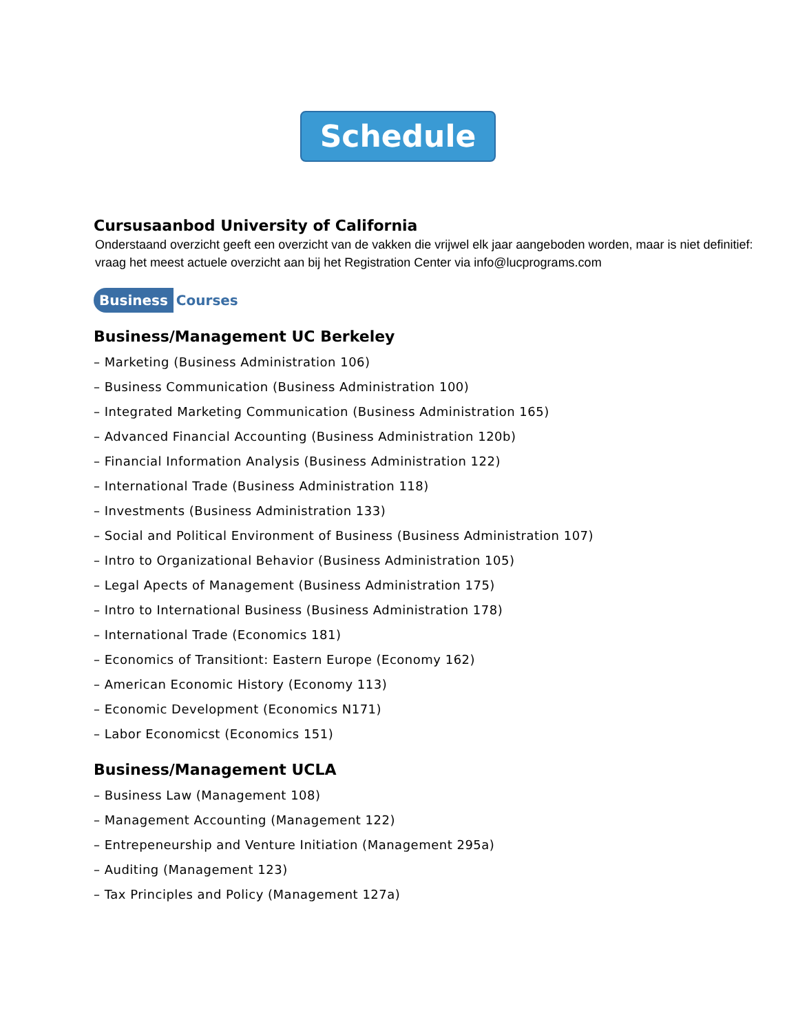Schedule
Cursusaanbod University of California
Onderstaand overzicht geeft een overzicht van de vakken die vrijwel elk jaar aangeboden worden, maar is niet definitief:
vraag het meest actuele overzicht aan bij het Registration Center via info@lucprograms.com
Business Courses
Business/Management UC Berkeley
– Marketing (Business Administration 106)
– Business Communication (Business Administration 100)
– Integrated Marketing Communication (Business Administration 165)
– Advanced Financial Accounting (Business Administration 120b)
– Financial Information Analysis (Business Administration 122)
– International Trade (Business Administration 118)
– Investments (Business Administration 133)
– Social and Political Environment of Business (Business Administration 107)
– Intro to Organizational Behavior (Business Administration 105)
– Legal Apects of Management (Business Administration 175)
– Intro to International Business (Business Administration 178)
– International Trade (Economics 181)
– Economics of Transitiont: Eastern Europe (Economy 162)
– American Economic History (Economy 113)
– Economic Development (Economics N171)
– Labor Economicst (Economics 151)
Business/Management UCLA
– Business Law (Management 108)
– Management Accounting (Management 122)
– Entrepeneurship and Venture Initiation (Management 295a)
– Auditing (Management 123)
– Tax Principles and Policy (Management 127a)